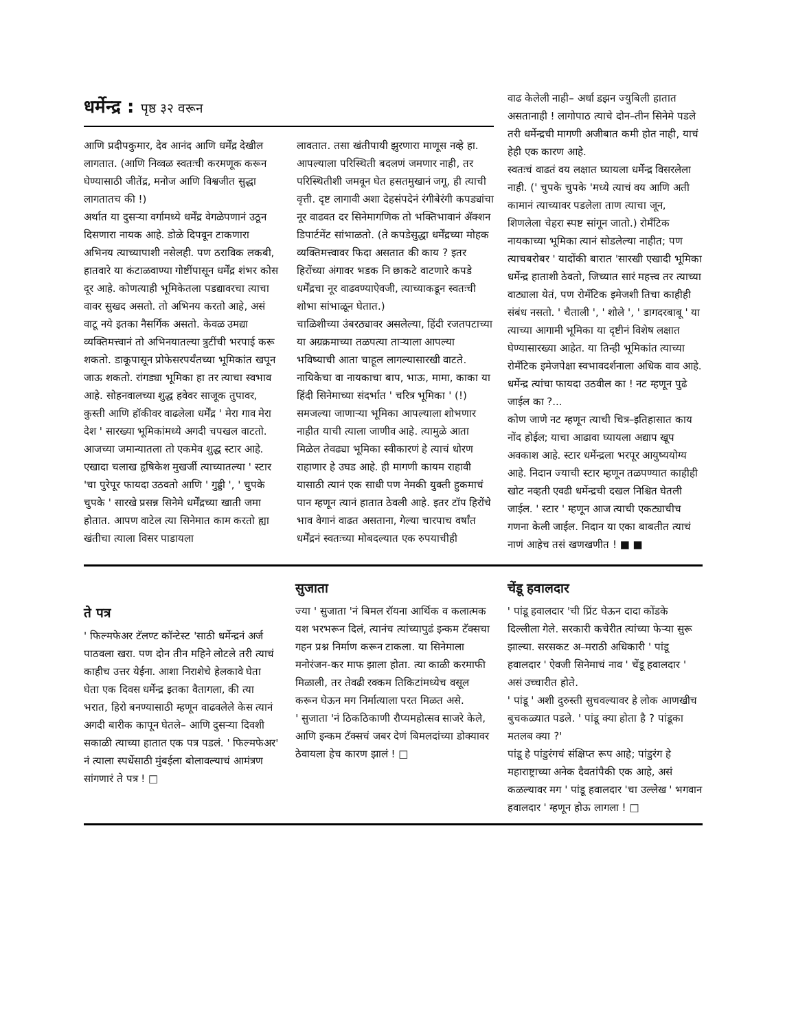धर्मेन्द्र : पृष्ठ ३२ वरून
आणि प्रदीपकुमार, देव आनंद आणि धर्मेंद्र देखील लागतात. (आणि निव्वळ स्वतःची करमणूक करून घेण्यासाठी जीतेंद्र, मनोज आणि विश्वजीत सुद्धा लागतातच की !)
अर्थात या दुसऱ्या वर्गामध्ये धर्मेंद्र वेगळेपणानं उठून दिसणारा नायक आहे. डोळे दिपवून टाकणारा अभिनय त्याच्यापाशी नसेलही. पण ठराविक लकबी, हातवारे या कंटाळवाण्या गोष्टींपासून धर्मेंद्र शंभर कोस दूर आहे. कोणत्याही भूमिकेतला पडद्यावरचा त्याचा वावर सुखद असतो. तो अभिनय करतो आहे, असं वाटू नये इतका नैसर्गिक असतो. केवळ उमद्या व्यक्तिमत्त्वानं तो अभिनयातल्या त्रुटींची भरपाई करू शकतो. डाकूपासून प्रोफेसरपर्यंतच्या भूमिकांत खपून जाऊ शकतो. रांगड्या भूमिका हा तर त्याचा स्वभाव आहे. सोहनवालच्या शुद्ध हवेवर साजूक तुपावर, कुस्ती आणि हॉकीवर वाढलेला धर्मेंद्र ' मेरा गाव मेरा देश ' सारख्या भूमिकांमध्ये अगदी चपखल वाटतो. आजच्या जमान्यातला तो एकमेव शुद्ध स्टार आहे. एखादा चलाख हृषिकेश मुखर्जी त्याच्यातल्या ' स्टार 'चा पुरेपूर फायदा उठवतो आणि ' गुड्डी ', ' चुपके चुपके ' सारखे प्रसन्न सिनेमे धर्मेंद्रच्या खाती जमा होतात. आपण वाटेल त्या सिनेमात काम करतो ह्या खंतीचा त्याला विसर पाडायला
लावतात. तसा खंतीपायी झुरणारा माणूस नव्हे हा. आपल्याला परिस्थिती बदलणं जमणार नाही, तर परिस्थितीशी जमवून घेत हसतमुखानं जगू, ही त्याची वृत्ती. दृष्ट लागावी अशा देहसंपदेनं रंगीबेरंगी कपड्यांचा नूर वाढवत दर सिनेमागणिक तो भक्तिभावानं ॲक्शन डिपार्टमेंट सांभाळतो. (ते कपडेसुद्धा धर्मेंद्रच्या मोहक व्यक्तिमत्त्वावर फिदा असतात की काय ? इतर हिरोंच्या अंगावर भडक नि छाकटे वाटणारे कपडे धर्मेंद्रचा नूर वाढवण्याऐवजी, त्याच्याकडून स्वतःची शोभा सांभाळून घेतात.)
चाळिशीच्या उंबरठ्यावर असलेल्या, हिंदी रजतपटाच्या या अग्रक्रमाच्या तळपत्या ताऱ्याला आपल्या भविष्याची आता चाहूल लागल्यासारखी वाटते. नायिकेचा वा नायकाचा बाप, भाऊ, मामा, काका या हिंदी सिनेमाच्या संदर्भात ' चरित्र भूमिका ' (!) समजल्या जाणाऱ्या भूमिका आपल्याला शोभणार नाहीत याची त्याला जाणीव आहे. त्यामुळे आता मिळेल तेवढ्या भूमिका स्वीकारणं हे त्याचं धोरण राहाणार हे उघड आहे. ही मागणी कायम राहावी यासाठी त्यानं एक साधी पण नेमकी युक्ती हुकमाचं पान म्हणून त्यानं हातात ठेवली आहे. इतर टॉप हिरोंचे भाव वेगानं वाढत असताना, गेल्या चारपाच वर्षांत धर्मेंद्रनं स्वतःच्या मोबदल्यात एक रुपयाचीही
वाढ केलेली नाही– अर्धा डझन ज्युबिली हातात असतानाही ! लागोपाठ त्याचे दोन–तीन सिनेमे पडले तरी धर्मेन्द्रची मागणी अजीबात कमी होत नाही, याचं हेही एक कारण आहे.
स्वतःचं वाढतं वय लक्षात घ्यायला धर्मेन्द्र विसरलेला नाही. (' चुपके चुपके 'मध्ये त्याचं वय आणि अती कामानं त्याच्यावर पडलेला ताण त्याचा जून, शिणलेला चेहरा स्पष्ट सांगून जातो.) रोमँटिक नायकाच्या भूमिका त्यानं सोडलेल्या नाहीत; पण त्याचबरोबर ' यादोंकी बारात 'सारखी एखादी भूमिका धर्मेन्द्र हाताशी ठेवतो, जिच्यात सारं महत्त्व तर त्याच्या वाट्याला येतं, पण रोमँटिक इमेजशी तिचा काहीही संबंध नसतो. ' चैताली ', ' शोले ', ' डागदरबाबू ' या त्याच्या आगामी भूमिका या दृष्टीनं विशेष लक्षात घेण्यासारख्या आहेत. या तिन्ही भूमिकांत त्याच्या रोमँटिक इमेजपेक्षा स्वभावदर्शनाला अधिक वाव आहे. धर्मेन्द्र त्यांचा फायदा उठवील का ! नट म्हणून पुढे जाईल का ?...
कोण जाणे नट म्हणून त्याची चित्र–इतिहासात काय नोंद होईल; याचा आढावा घ्यायला अद्याप खूप अवकाश आहे. स्टार धर्मेन्द्रला भरपूर आयुष्ययोग्य आहे. निदान ज्याची स्टार म्हणून तळपण्यात काहीही खोट नव्हती एवढी धर्मेन्द्रची दखल निश्चित घेतली जाईल. ' स्टार ' म्हणून आज त्याची एकट्याचीच गणना केली जाईल. निदान या एका बाबतीत त्याचं नाणं आहेच तसं खणखणीत ! ■ ■
ते पत्र
' फिल्मफेअर टॅलण्ट कॉन्टेस्ट 'साठी धर्मेन्द्रनं अर्ज पाठवला खरा. पण दोन तीन महिने लोटले तरी त्याचं काहीच उत्तर येईना. आशा निराशेचे हेलकावे घेता घेता एक दिवस धर्मेन्द्र इतका वैतागला, की त्या भरात, हिरो बनण्यासाठी म्हणून वाढवलेले केस त्यानं अगदी बारीक कापून घेतले– आणि दुसऱ्या दिवशी सकाळी त्याच्या हातात एक पत्र पडलं. ' फिल्मफेअर' नं त्याला स्पर्धेसाठी मुंबईला बोलावल्याचं आमंत्रण सांगणारं ते पत्र ! □
सुजाता
ज्या ' सुजाता 'नं बिमल रॉयना आर्थिक व कलात्मक यश भरभरून दिलं, त्यानंच त्यांच्यापुढं इन्कम टॅक्सचा गहन प्रश्न निर्माण करून टाकला. या सिनेमाला मनोरंजन-कर माफ झाला होता. त्या काळी करमाफी मिळाली, तर तेवढी रक्कम तिकिटांमध्येच वसूल करून घेऊन मग निर्मात्याला परत मिळत असे.
' सुजाता 'नं ठिकठिकाणी रौप्यमहोत्सव साजरे केले, आणि इन्कम टॅक्सचं जबर देणं बिमलदांच्या डोक्यावर ठेवायला हेच कारण झालं ! □
चेंडू हवालदार
' पांडू हवालदार 'ची प्रिंट घेऊन दादा कोंडके दिल्लीला गेले. सरकारी कचेरीत त्यांच्या फेऱ्या सुरू झाल्या. सरसकट अ–मराठी अधिकारी ' पांडू हवालदार ' ऐवजी सिनेमाचं नाव ' चेंडू हवालदार ' असं उच्चारीत होते.
' पांडू ' अशी दुरुस्ती सुचवल्यावर हे लोक आणखीच बुचकळ्यात पडले. ' पांडू क्या होता है ? पांडूका मतलब क्या ?'
पांडू हे पांडुरंगचं संक्षिप्त रूप आहे; पांडुरंग हे महाराष्ट्राच्या अनेक दैवतांपैकी एक आहे, असं कळल्यावर मग ' पांडू हवालदार 'चा उल्लेख ' भगवान हवालदार ' म्हणून होऊ लागला ! □